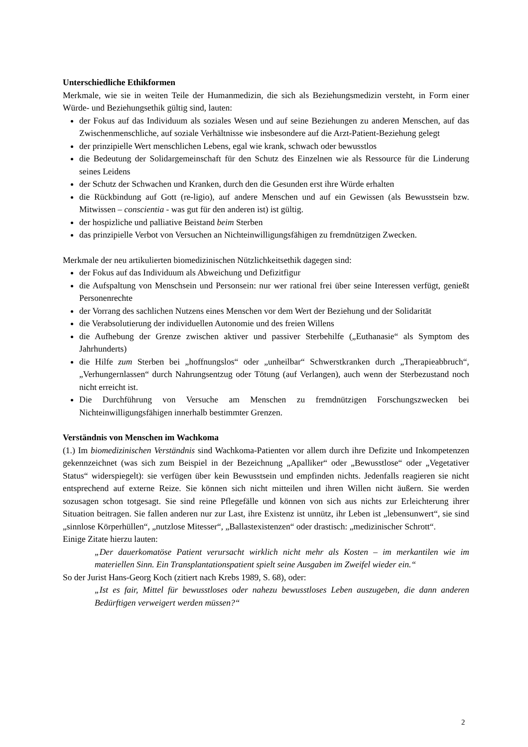Unterschiedliche Ethikformen
Merkmale, wie sie in weiten Teile der Humanmedizin, die sich als Beziehungsmedizin versteht, in Form einer Würde- und Beziehungsethik gültig sind, lauten:
der Fokus auf das Individuum als soziales Wesen und auf seine Beziehungen zu anderen Menschen, auf das Zwischenmenschliche, auf soziale Verhältnisse wie insbesondere auf die Arzt-Patient-Beziehung gelegt
der prinzipielle Wert menschlichen Lebens, egal wie krank, schwach oder bewusstlos
die Bedeutung der Solidargemeinschaft für den Schutz des Einzelnen wie als Ressource für die Linderung seines Leidens
der Schutz der Schwachen und Kranken, durch den die Gesunden erst ihre Würde erhalten
die Rückbindung auf Gott (re-ligio), auf andere Menschen und auf ein Gewissen (als Bewusstsein bzw. Mitwissen – conscientia - was gut für den anderen ist) ist gültig.
der hospizliche und palliative Beistand beim Sterben
das prinzipielle Verbot von Versuchen an Nichteinwilligungsfähigen zu fremdnützigen Zwecken.
Merkmale der neu artikulierten biomedizinischen Nützlichkeitsethik dagegen sind:
der Fokus auf das Individuum als Abweichung und Defizitfigur
die Aufspaltung von Menschsein und Personsein: nur wer rational frei über seine Interessen verfügt, genießt Personenrechte
der Vorrang des sachlichen Nutzens eines Menschen vor dem Wert der Beziehung und der Solidarität
die Verabsolutierung der individuellen Autonomie und des freien Willens
die Aufhebung der Grenze zwischen aktiver und passiver Sterbehilfe („Euthanasie“ als Symptom des Jahrhunderts)
die Hilfe zum Sterben bei „hoffnungslos“ oder „unheilbar“ Schwerstkranken durch „Therapieabbruch“, „Verhungernlassen“ durch Nahrungsentzug oder Tötung (auf Verlangen), auch wenn der Sterbezustand noch nicht erreicht ist.
Die Durchführung von Versuche am Menschen zu fremdnützigen Forschungszwecken bei Nichteinwilligungsfähigen innerhalb bestimmter Grenzen.
Verständnis von Menschen im Wachkoma
(1.) Im biomedizinischen Verständnis sind Wachkoma-Patienten vor allem durch ihre Defizite und Inkompetenzen gekennzeichnet (was sich zum Beispiel in der Bezeichnung „Apalliker“ oder „Bewusstlose“ oder „Vegetativer Status“ widerspiegelt): sie verfügen über kein Bewusstsein und empfinden nichts. Jedenfalls reagieren sie nicht entsprechend auf externe Reize. Sie können sich nicht mitteilen und ihren Willen nicht äußern. Sie werden sozusagen schon totgesagt. Sie sind reine Pflegefälle und können von sich aus nichts zur Erleichterung ihrer Situation beitragen. Sie fallen anderen nur zur Last, ihre Existenz ist unnütz, ihr Leben ist „lebensunwert“, sie sind „sinnlose Körperhüllen“, „nutzlose Mitesser“, „Ballastexistenzen“ oder drastisch: „medizinischer Schrott“.
Einige Zitate hierzu lauten:
„Der dauerkomatöse Patient verursacht wirklich nicht mehr als Kosten – im merkantilen wie im materiellen Sinn. Ein Transplantationspatient spielt seine Ausgaben im Zweifel wieder ein.“
So der Jurist Hans-Georg Koch (zitiert nach Krebs 1989, S. 68), oder:
„Ist es fair, Mittel für bewusstloses oder nahezu bewusstloses Leben auszugeben, die dann anderen Bedürftigen verweigert werden müssen?“
2